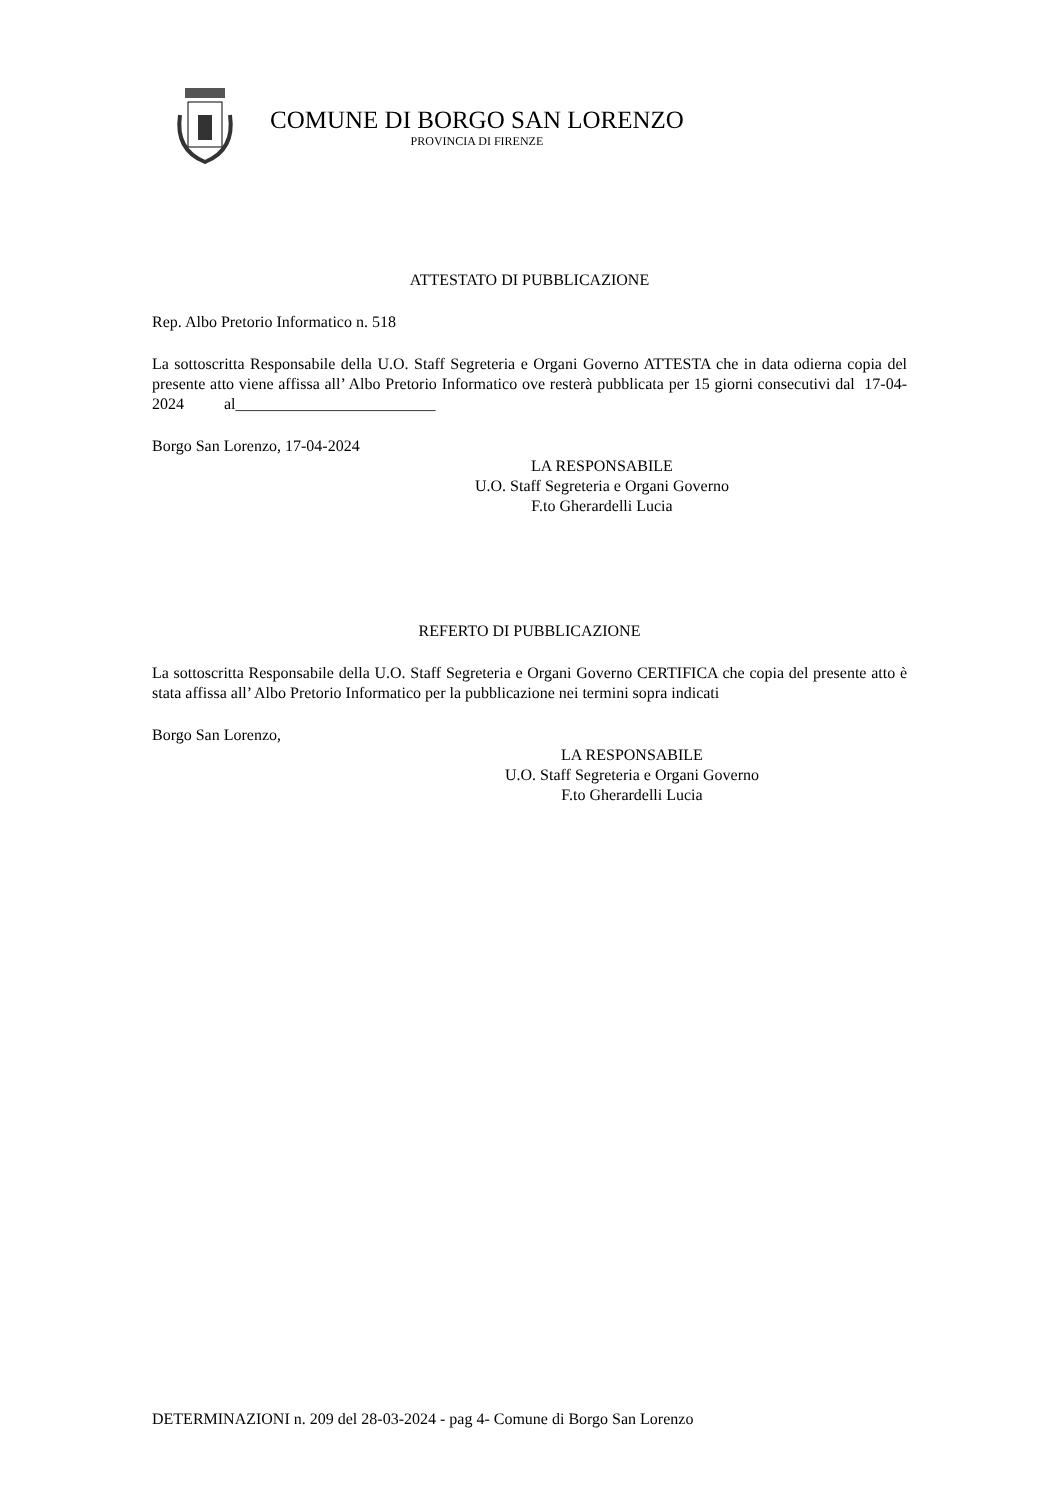COMUNE DI BORGO SAN LORENZO
PROVINCIA DI FIRENZE
ATTESTATO DI PUBBLICAZIONE
Rep. Albo Pretorio Informatico n. 518
La sottoscritta Responsabile della U.O. Staff Segreteria e Organi Governo ATTESTA che in data odierna copia del presente atto viene affissa all’ Albo Pretorio Informatico ove resterà pubblicata per 15 giorni consecutivi dal 17-04-2024 al_________________________
Borgo San Lorenzo, 17-04-2024
LA RESPONSABILE
U.O. Staff Segreteria e Organi Governo
F.to Gherardelli Lucia
REFERTO DI PUBBLICAZIONE
La sottoscritta Responsabile della U.O. Staff Segreteria e Organi Governo CERTIFICA che copia del presente atto è stata affissa all’ Albo Pretorio Informatico per la pubblicazione nei termini sopra indicati
Borgo San Lorenzo,
LA RESPONSABILE
U.O. Staff Segreteria e Organi Governo
F.to Gherardelli Lucia
DETERMINAZIONI n. 209 del 28-03-2024 - pag 4- Comune di Borgo San Lorenzo